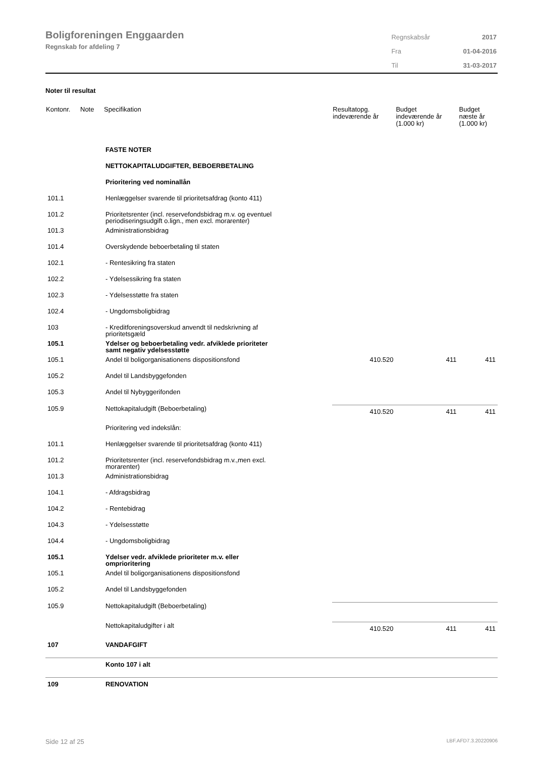Boligforeningen Enggaarden
Regnskab for afdeling 7
| Regnskabsår | 2017 |
| Fra | 01-04-2016 |
| Til | 31-03-2017 |
Noter til resultat
| Kontonr. | Note | Specifikation | Resultatopg. indeværende år | Budget indeværende år (1.000 kr) | Budget næste år (1.000 kr) |
| --- | --- | --- | --- | --- | --- |
| | | FASTE NOTER | | | |
| | | NETTOKAPITALUDGIFTER, BEBOERBETALING | | | |
| | | Prioritering ved nominallån | | | |
| 101.1 | | Henlæggelser svarende til prioritetsafdrag (konto 411) | | | |
| 101.2 | | Prioritetsrenter (incl. reservefondsbidrag m.v. og eventuel periodiseringsudgift o.lign., men excl. morarenter) | | | |
| 101.3 | | Administrationsbidrag | | | |
| 101.4 | | Overskydende beboerbetaling til staten | | | |
| 102.1 | | - Rentesikring fra staten | | | |
| 102.2 | | - Ydelsessikring fra staten | | | |
| 102.3 | | - Ydelsesstøtte fra staten | | | |
| 102.4 | | - Ungdomsboligbidrag | | | |
| 103 | | - Kreditforeningsoverskud anvendt til nedskrivning af prioritetsgæld | | | |
| 105.1 | | Ydelser og beboerbetaling vedr. afviklede prioriteter samt negativ ydelsesstøtte | | | |
| 105.1 | | Andel til boligorganisationens dispositionsfond | 410.520 | 411 | 411 |
| 105.2 | | Andel til Landsbyggefonden | | | |
| 105.3 | | Andel til Nybyggerifonden | | | |
| 105.9 | | Nettokapitaludgift (Beboerbetaling) | 410.520 | 411 | 411 |
| | | Prioritering ved indekslån: | | | |
| 101.1 | | Henlæggelser svarende til prioritetsafdrag (konto 411) | | | |
| 101.2 | | Prioritetsrenter (incl. reservefondsbidrag m.v.,men excl. morarenter) | | | |
| 101.3 | | Administrationsbidrag | | | |
| 104.1 | | - Afdragsbidrag | | | |
| 104.2 | | - Rentebidrag | | | |
| 104.3 | | - Ydelsesstøtte | | | |
| 104.4 | | - Ungdomsboligbidrag | | | |
| 105.1 | | Ydelser vedr. afviklede prioriteter m.v. eller omprioritering | | | |
| 105.1 | | Andel til boligorganisationens dispositionsfond | | | |
| 105.2 | | Andel til Landsbyggefonden | | | |
| 105.9 | | Nettokapitaludgift (Beboerbetaling) | | | |
| | | Nettokapitaludgifter i alt | 410.520 | 411 | 411 |
| 107 | | VANDAFGIFT | | | |
| | | Konto 107 i alt | | | |
| 109 | | RENOVATION | | | |
Side 12 af 25 LBF.AFD7.3.20220906